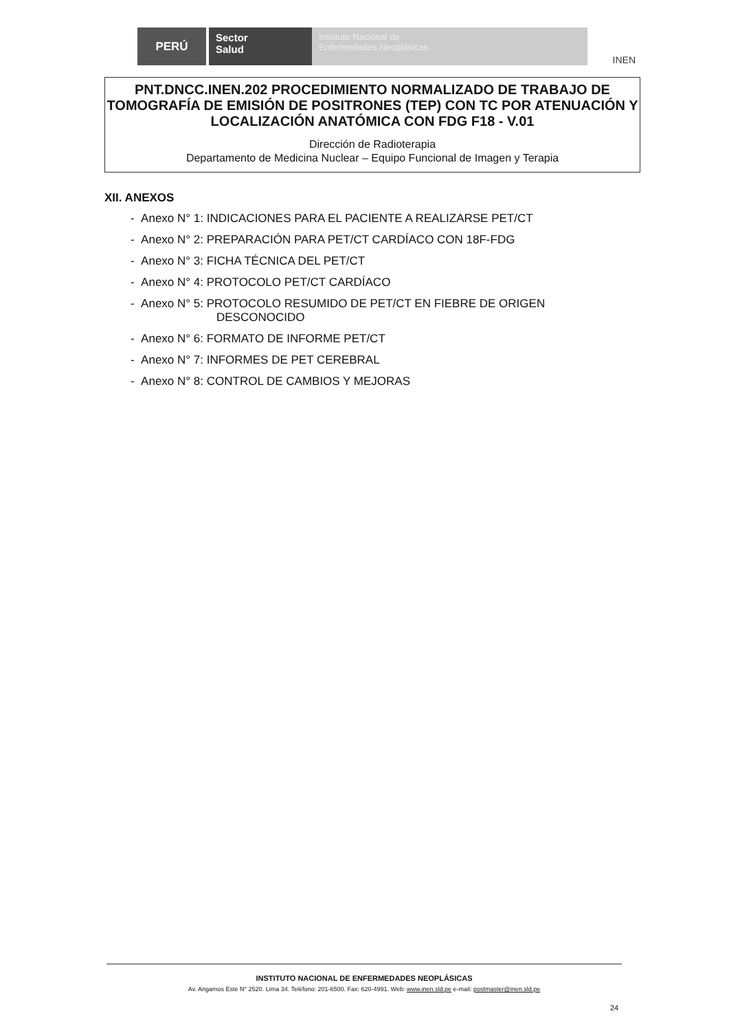PERÚ
Sector
Salud
Instituto Nacional de
Enfermedades Neoplásicas
INEN
PNT.DNCC.INEN.202 PROCEDIMIENTO NORMALIZADO DE TRABAJO DE TOMOGRAFÍA DE EMISIÓN DE POSITRONES (TEP) CON TC POR ATENUACIÓN Y LOCALIZACIÓN ANATÓMICA CON FDG F18 - V.01
Dirección de Radioterapia
Departamento de Medicina Nuclear – Equipo Funcional de Imagen y Terapia
XII. ANEXOS
- Anexo N° 1: INDICACIONES PARA EL PACIENTE A REALIZARSE PET/CT
- Anexo N° 2: PREPARACIÓN PARA PET/CT CARDÍACO CON 18F-FDG
- Anexo N° 3: FICHA TÉCNICA DEL PET/CT
- Anexo N° 4: PROTOCOLO PET/CT CARDÍACO
- Anexo N° 5: PROTOCOLO RESUMIDO DE PET/CT EN FIEBRE DE ORIGEN
DESCONOCIDO
- Anexo N° 6: FORMATO DE INFORME PET/CT
- Anexo N° 7: INFORMES DE PET CEREBRAL
- Anexo N° 8: CONTROL DE CAMBIOS Y MEJORAS
INSTITUTO NACIONAL DE ENFERMEDADES NEOPLÁSICAS
Av. Angamos Este N° 2520. Lima 34. Teléfono: 201-6500. Fax: 620-4991. Web: www.inen.sld.pe e-mail: postmaster@inen.sld.pe
24